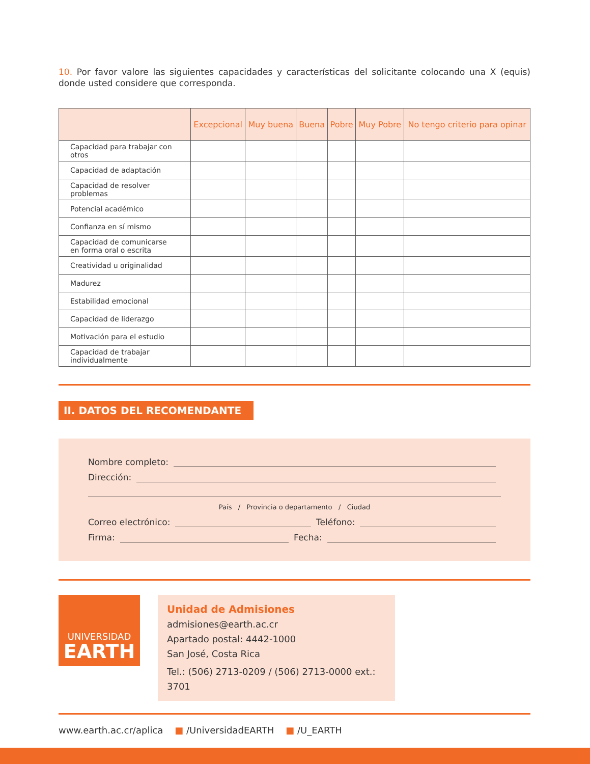10. Por favor valore las siguientes capacidades y características del solicitante colocando una X (equis) donde usted considere que corresponda.
| | Excepcional | Muy buena | Buena | Pobre | Muy Pobre | No tengo criterio para opinar |
| --- | --- | --- | --- | --- | --- | --- |
| Capacidad para trabajar con otros | | | | | | |
| Capacidad de adaptación | | | | | | |
| Capacidad de resolver problemas | | | | | | |
| Potencial académico | | | | | | |
| Confianza en sí mismo | | | | | | |
| Capacidad de comunicarse en forma oral o escrita | | | | | | |
| Creatividad u originalidad | | | | | | |
| Madurez | | | | | | |
| Estabilidad emocional | | | | | | |
| Capacidad de liderazgo | | | | | | |
| Motivación para el estudio | | | | | | |
| Capacidad de trabajar individualmente | | | | | | |
II. DATOS DEL RECOMENDANTE
Nombre completo:
Dirección:
País / Provincia o departamento / Ciudad
Correo electrónico: Teléfono:
Firma: Fecha:
UNIVERSIDAD
EARTH
Unidad de Admisiones
admisiones@earth.ac.cr
Apartado postal: 4442-1000
San José, Costa Rica
Tel.: (506) 2713-0209 / (506) 2713-0000 ext.: 3701
www.earth.ac.cr/aplica ■ /UniversidadEARTH ■ /U_EARTH